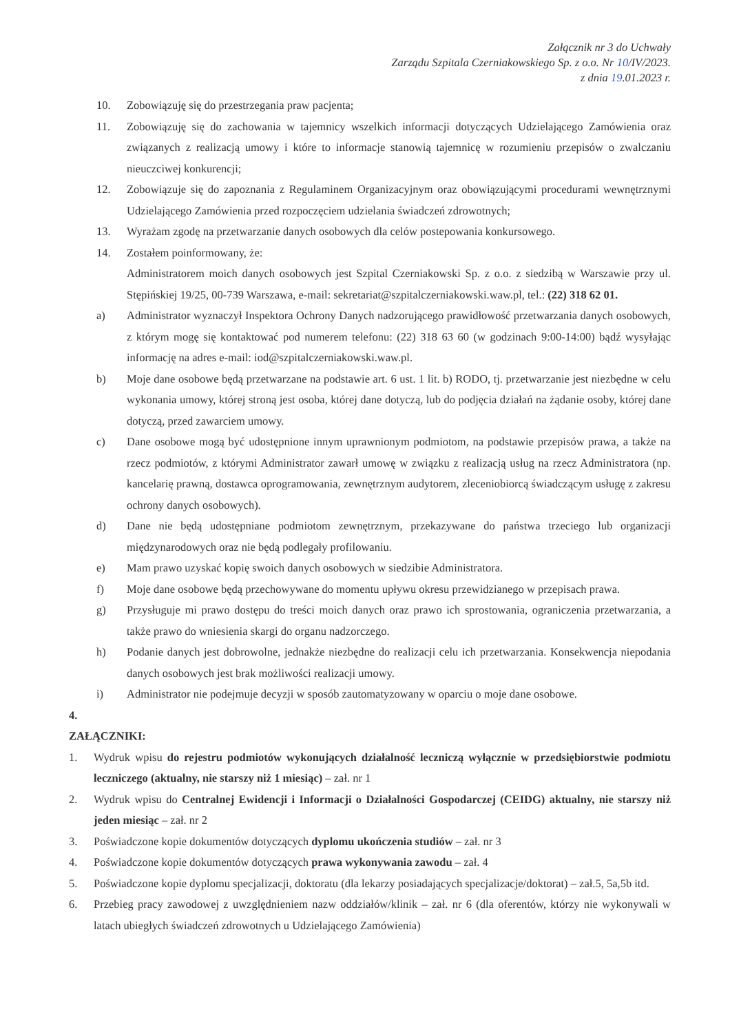Załącznik nr 3 do Uchwały
Zarządu Szpitala Czerniakowskiego Sp. z o.o. Nr 10/IV/2023.
z dnia 19.01.2023 r.
10. Zobowiązuję się do przestrzegania praw pacjenta;
11. Zobowiązuję się do zachowania w tajemnicy wszelkich informacji dotyczących Udzielającego Zamówienia oraz związanych z realizacją umowy i które to informacje stanowią tajemnicę w rozumieniu przepisów o zwalczaniu nieuczciwej konkurencji;
12. Zobowiązuje się do zapoznania z Regulaminem Organizacyjnym oraz obowiązującymi procedurami wewnętrznymi Udzielającego Zamówienia przed rozpoczęciem udzielania świadczeń zdrowotnych;
13. Wyrażam zgodę na przetwarzanie danych osobowych dla celów postepowania konkursowego.
14. Zostałem poinformowany, że:
Administratorem moich danych osobowych jest Szpital Czerniakowski Sp. z o.o. z siedzibą w Warszawie przy ul. Stępińskiej 19/25, 00-739 Warszawa, e-mail: sekretariat@szpitalczerniakowski.waw.pl, tel.: (22) 318 62 01.
a) Administrator wyznaczył Inspektora Ochrony Danych nadzorującego prawidłowość przetwarzania danych osobowych, z którym mogę się kontaktować pod numerem telefonu: (22) 318 63 60 (w godzinach 9:00-14:00) bądź wysyłając informację na adres e-mail: iod@szpitalczerniakowski.waw.pl.
b) Moje dane osobowe będą przetwarzane na podstawie art. 6 ust. 1 lit. b) RODO, tj. przetwarzanie jest niezbędne w celu wykonania umowy, której stroną jest osoba, której dane dotyczą, lub do podjęcia działań na żądanie osoby, której dane dotyczą, przed zawarciem umowy.
c) Dane osobowe mogą być udostępnione innym uprawnionym podmiotom, na podstawie przepisów prawa, a także na rzecz podmiotów, z którymi Administrator zawarł umowę w związku z realizacją usług na rzecz Administratora (np. kancelarię prawną, dostawca oprogramowania, zewnętrznym audytorem, zleceniobiorcą świadczącym usługę z zakresu ochrony danych osobowych).
d) Dane nie będą udostępniane podmiotom zewnętrznym, przekazywane do państwa trzeciego lub organizacji międzynarodowych oraz nie będą podlegały profilowaniu.
e) Mam prawo uzyskać kopię swoich danych osobowych w siedzibie Administratora.
f) Moje dane osobowe będą przechowywane do momentu upływu okresu przewidzianego w przepisach prawa.
g) Przysługuje mi prawo dostępu do treści moich danych oraz prawo ich sprostowania, ograniczenia przetwarzania, a także prawo do wniesienia skargi do organu nadzorczego.
h) Podanie danych jest dobrowolne, jednakże niezbędne do realizacji celu ich przetwarzania. Konsekwencja niepodania danych osobowych jest brak możliwości realizacji umowy.
i) Administrator nie podejmuje decyzji w sposób zautomatyzowany w oparciu o moje dane osobowe.
4.
ZAŁĄCZNIKI:
1. Wydruk wpisu do rejestru podmiotów wykonujących działalność leczniczą wyłącznie w przedsiębiorstwie podmiotu leczniczego (aktualny, nie starszy niż 1 miesiąc) – zał. nr 1
2. Wydruk wpisu do Centralnej Ewidencji i Informacji o Działalności Gospodarczej (CEIDG) aktualny, nie starszy niż jeden miesiąc – zał. nr 2
3. Poświadczone kopie dokumentów dotyczących dyplomu ukończenia studiów – zał. nr 3
4. Poświadczone kopie dokumentów dotyczących prawa wykonywania zawodu – zał. 4
5. Poświadczone kopie dyplomu specjalizacji, doktoratu (dla lekarzy posiadających specjalizacje/doktorat) – zał.5, 5a,5b itd.
6. Przebieg pracy zawodowej z uwzględnieniem nazw oddziałów/klinik – zał. nr 6 (dla oferentów, którzy nie wykonywali w latach ubiegłych świadczeń zdrowotnych u Udzielającego Zamówienia)